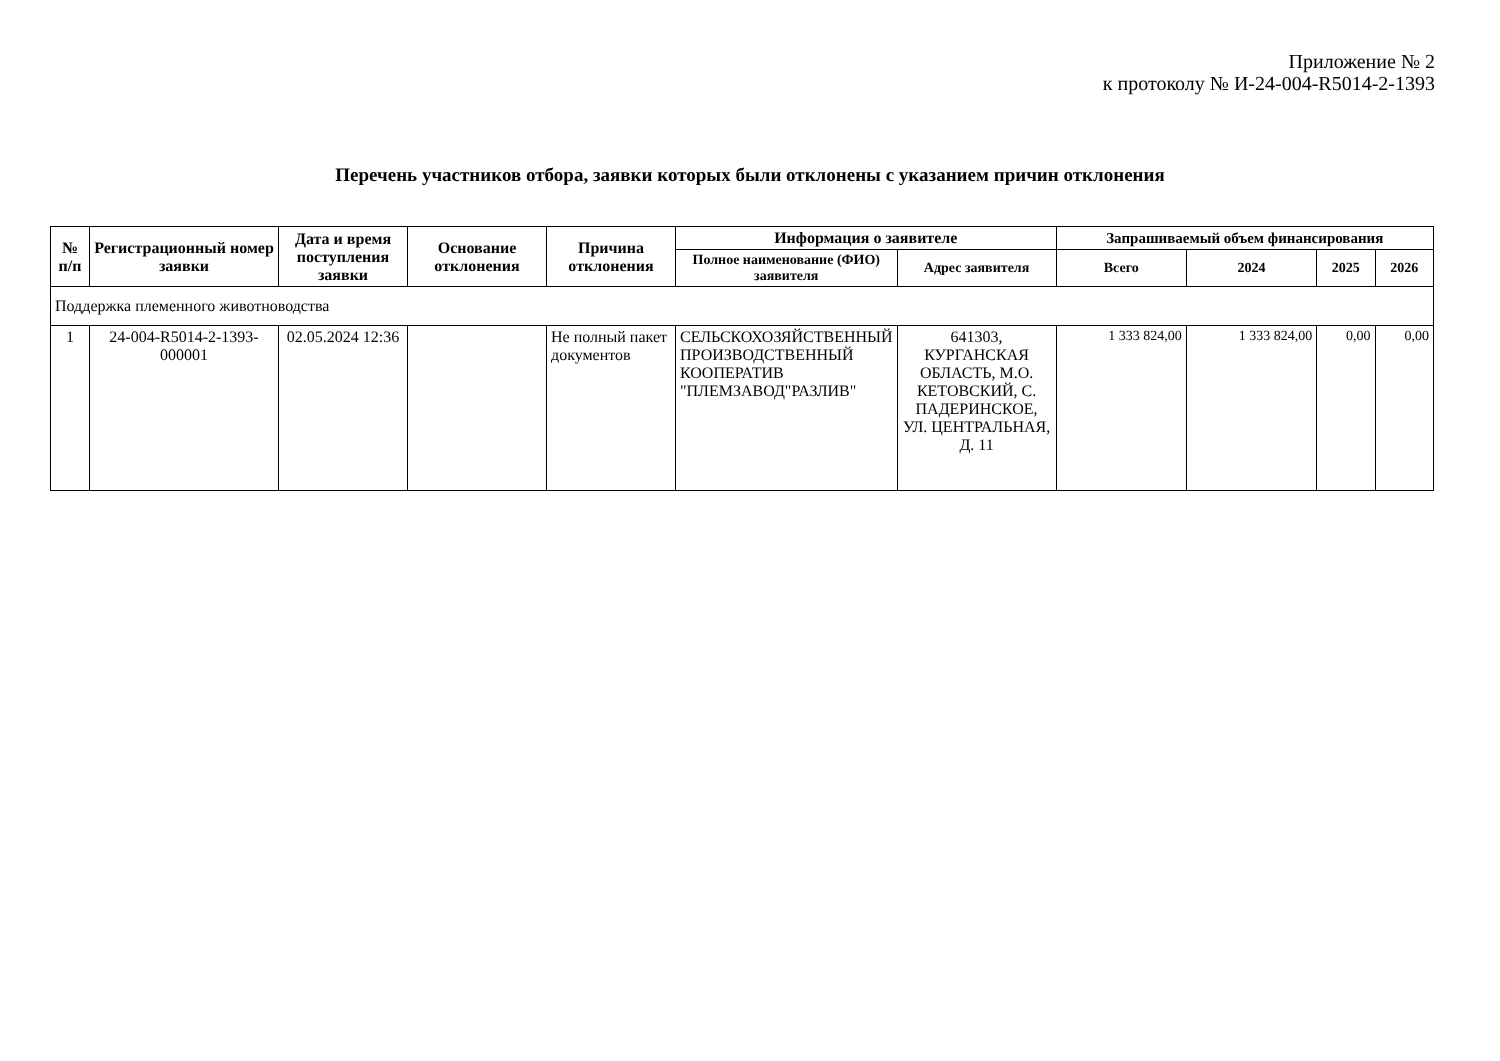Приложение № 2
к протоколу № И-24-004-R5014-2-1393
Перечень участников отбора, заявки которых были отклонены с указанием причин отклонения
| № п/п | Регистрационный номер заявки | Дата и время поступления заявки | Основание отклонения | Причина отклонения | Информация о заявителе | | Запрашиваемый объем финансирования | | | |
| --- | --- | --- | --- | --- | --- | --- | --- | --- | --- | --- |
| | | | | | Полное наименование (ФИО) заявителя | Адрес заявителя | Всего | 2024 | 2025 | 2026 |
| Поддержка племенного животноводства | | | | | | | | | | |
| 1 | 24-004-R5014-2-1393-000001 | 02.05.2024 12:36 | | Не полный пакет документов | СЕЛЬСКОХОЗЯЙСТВЕННЫЙ ПРОИЗВОДСТВЕННЫЙ КООПЕРАТИВ "ПЛЕМЗАВОД"РАЗЛИВ" | 641303, КУРГАНСКАЯ ОБЛАСТЬ, М.О. КЕТОВСКИЙ, С. ПАДЕРИНСКОЕ, УЛ. ЦЕНТРАЛЬНАЯ, Д. 11 | 1 333 824,00 | 1 333 824,00 | 0,00 | 0,00 |